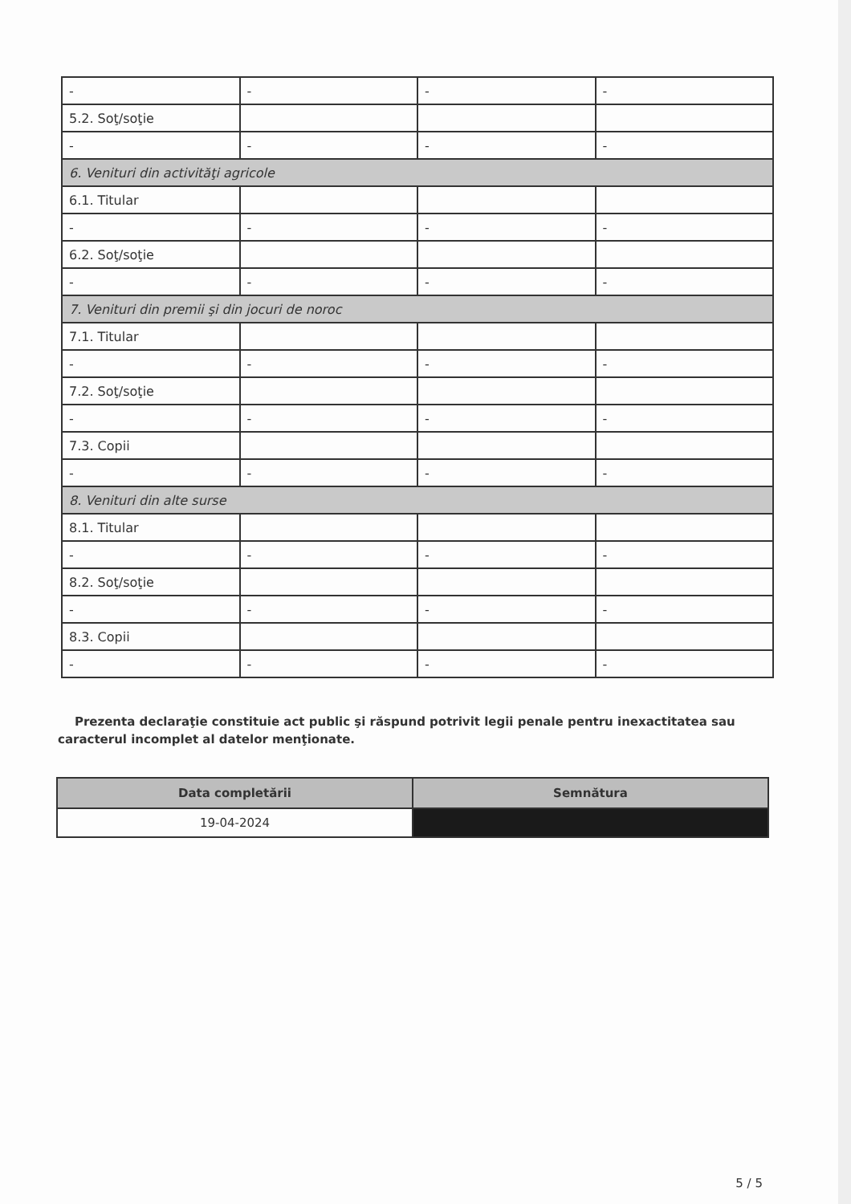| - | - | - | - |
| 5.2. Soţ/soţie | | | |
| - | - | - | - |
| 6. Venituri din activităţi agricole | | | |
| 6.1. Titular | | | |
| - | - | - | - |
| 6.2. Soţ/soţie | | | |
| - | - | - | - |
| 7. Venituri din premii şi din jocuri de noroc | | | |
| 7.1. Titular | | | |
| - | - | - | - |
| 7.2. Soţ/soţie | | | |
| - | - | - | - |
| 7.3. Copii | | | |
| - | - | - | - |
| 8. Venituri din alte surse | | | |
| 8.1. Titular | | | |
| - | - | - | - |
| 8.2. Soţ/soţie | | | |
| - | - | - | - |
| 8.3. Copii | | | |
| - | - | - | - |
Prezenta declaraţie constituie act public şi răspund potrivit legii penale pentru inexactitatea sau caracterul incomplet al datelor menţionate.
| Data completării | Semnătura |
| --- | --- |
| 19-04-2024 | |
5 / 5